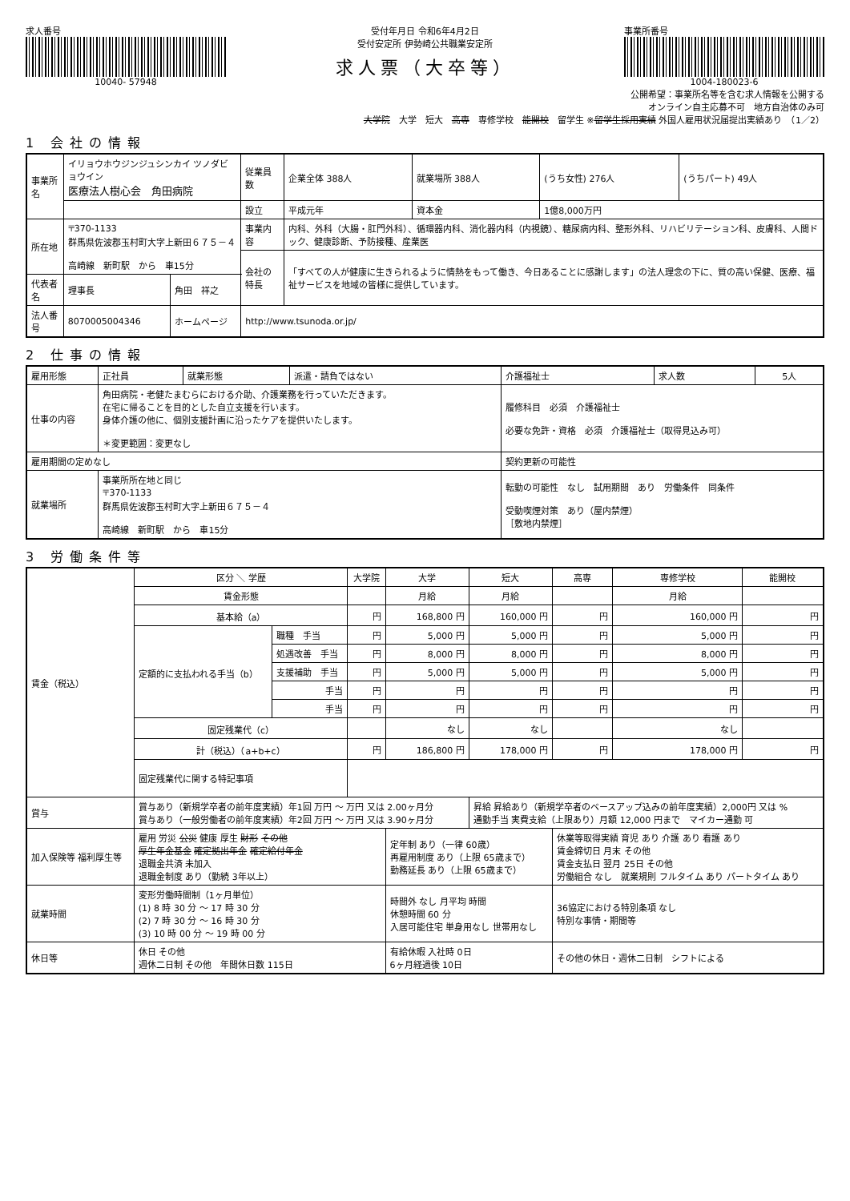求人番号
10040- 57948
受付年月日 令和6年4月2日
受付安定所 伊勢崎公共職業安定所
求人票（大卒等）
事業所番号
1004-180023-6
公開希望：事業所名等を含む求人情報を公開する
オンライン自主応募不可　地方自治体のみ可
大学院　大学　短大　高専　専修学校　能開校　留学生 ※留学生採用実績 外国人雇用状況届提出実績あり　（1／2）
1 会社の情報
| 事業所名 | イリョウホウジンジュシンカイ ツノダビョウイン 医療法人樹心会 角田病院 | | | 従業員数 | 企業全体 388人 | 就業場所 388人 | (うち女性) 276人 | (うちパート) 49人 |
| | | | | 設立 | 平成元年 | 資本金 | 1億8,000万円 | |
| 所在地 | 〒370-1133 群馬県佐波郡玉村町大字上新田６７５－４ 高崎線 新町駅 から 車15分 | | | 事業内容 | 内科、外科（大腸・肛門外科）、循環器内科、消化器内科（内視鏡）、糖尿病内科、整形外科、リハビリテーション科、皮膚科、人間ドック、健康診断、予防接種、産業医 | | | |
| | | | | 会社の特長 | 「すべての人が健康に生きられるように情熱をもって働き、今日あることに感謝します」の法人理念の下に、質の高い保健、医療、福祉サービスを地域の皆様に提供しています。 | | | |
| 代表者名 | 理事長 | 角田 祥之 | | | | | | |
| 法人番号 | 8070005004346 | ホームページ | http://www.tsunoda.or.jp/ | | | | | |
2 仕事の情報
| 雇用形態 | 正社員 | 就業形態 | 派遣・請負ではない | 介護福祉士 | 求人数 | 5人 |
| 仕事の内容 | 角田病院・老健たまむらにおける介助、介護業務を行っていただきます。 在宅に帰ることを目的とした自立支援を行います。 身体介護の他に、個別支援計画に沿ったケアを提供いたします。 ＊変更範囲：変更なし | | | 履修科目 必須 介護福祉士 必要な免許・資格 必須 介護福祉士（取得見込み可） | | |
| 雇用期間の定めなし | | | | 契約更新の可能性 | | |
| 就業場所 | 事業所所在地と同じ 〒370-1133 群馬県佐波郡玉村町大字上新田６７５－４ 高崎線 新町駅 から 車15分 | | | 転勤の可能性 なし 試用期間 あり 労働条件 同条件 受動喫煙対策 あり（屋内禁煙） ［敷地内禁煙］ | | |
3 労働条件等
| 賃金（税込） | 区分 ＼ 学歴 | | 大学院 | 大学 | 短大 | 高専 | 専修学校 | 能開校 |
| | 賃金形態 | | | 月給 | 月給 | | 月給 | |
| | 基本給（a） | | 円 | 168,800 円 | 160,000 円 | 円 | 160,000 円 | 円 |
| | 定額的に支払われる手当（b） | 職種 手当 | 円 | 5,000 円 | 5,000 円 | 円 | 5,000 円 | 円 |
| | | 処遇改善 手当 | 円 | 8,000 円 | 8,000 円 | 円 | 8,000 円 | 円 |
| | | 支援補助 手当 | 円 | 5,000 円 | 5,000 円 | 円 | 5,000 円 | 円 |
| | | 手当 | 円 | 円 | 円 | 円 | 円 | 円 |
| | | 手当 | 円 | 円 | 円 | 円 | 円 | 円 |
| | 固定残業代（c） | | | なし | なし | | なし | |
| | 計（税込）（a+b+c） | | 円 | 186,800 円 | 178,000 円 | 円 | 178,000 円 | 円 |
| | 固定残業代に関する特記事項 | | | | | | | |
| 賞与 | 賞与あり（新規学卒者の前年度実績）年1回 万円 ～ 万円 又は 2.00ヶ月分 賞与あり（一般労働者の前年度実績）年2回 万円 ～ 万円 又は 3.90ヶ月分 | | | | 昇給 昇給あり（新規学卒者のベースアップ込みの前年度実績）2,000円 又は % 通勤手当 実費支給（上限あり）月額 12,000 円まで マイカー通勤 可 | | | |
| 加入保険等 福利厚生等 | 雇用 労災 公災 健康 厚生 財形 その他 厚生年金基金 確定拠出年金 確定給付年金 退職金共済 未加入 退職金制度 あり（勤続 3年以上） | | | 定年制 あり（一律 60歳） 再雇用制度 あり（上限 65歳まで） 勤務延長 あり（上限 65歳まで） | | 休業等取得実績 育児 あり 介護 あり 看護 あり 賃金締切日 月末 その他 賃金支払日 翌月 25日 その他 労働組合 なし 就業規則 フルタイム あり パートタイム あり | | |
| 就業時間 | 変形労働時間制（1ヶ月単位） (1) 8 時 30 分 ～ 17 時 30 分 (2) 7 時 30 分 ～ 16 時 30 分 (3) 10 時 00 分 ～ 19 時 00 分 | | | 時間外 なし 月平均 時間 休憩時間 60 分 入居可能住宅 単身用なし 世帯用なし | | 36協定における特別条項 なし 特別な事情・期間等 | | |
| 休日等 | 休日 その他 週休二日制 その他 年間休日数 115日 | | | 有給休暇 入社時 0日 6ヶ月経過後 10日 | | その他の休日・週休二日制 シフトによる | | |